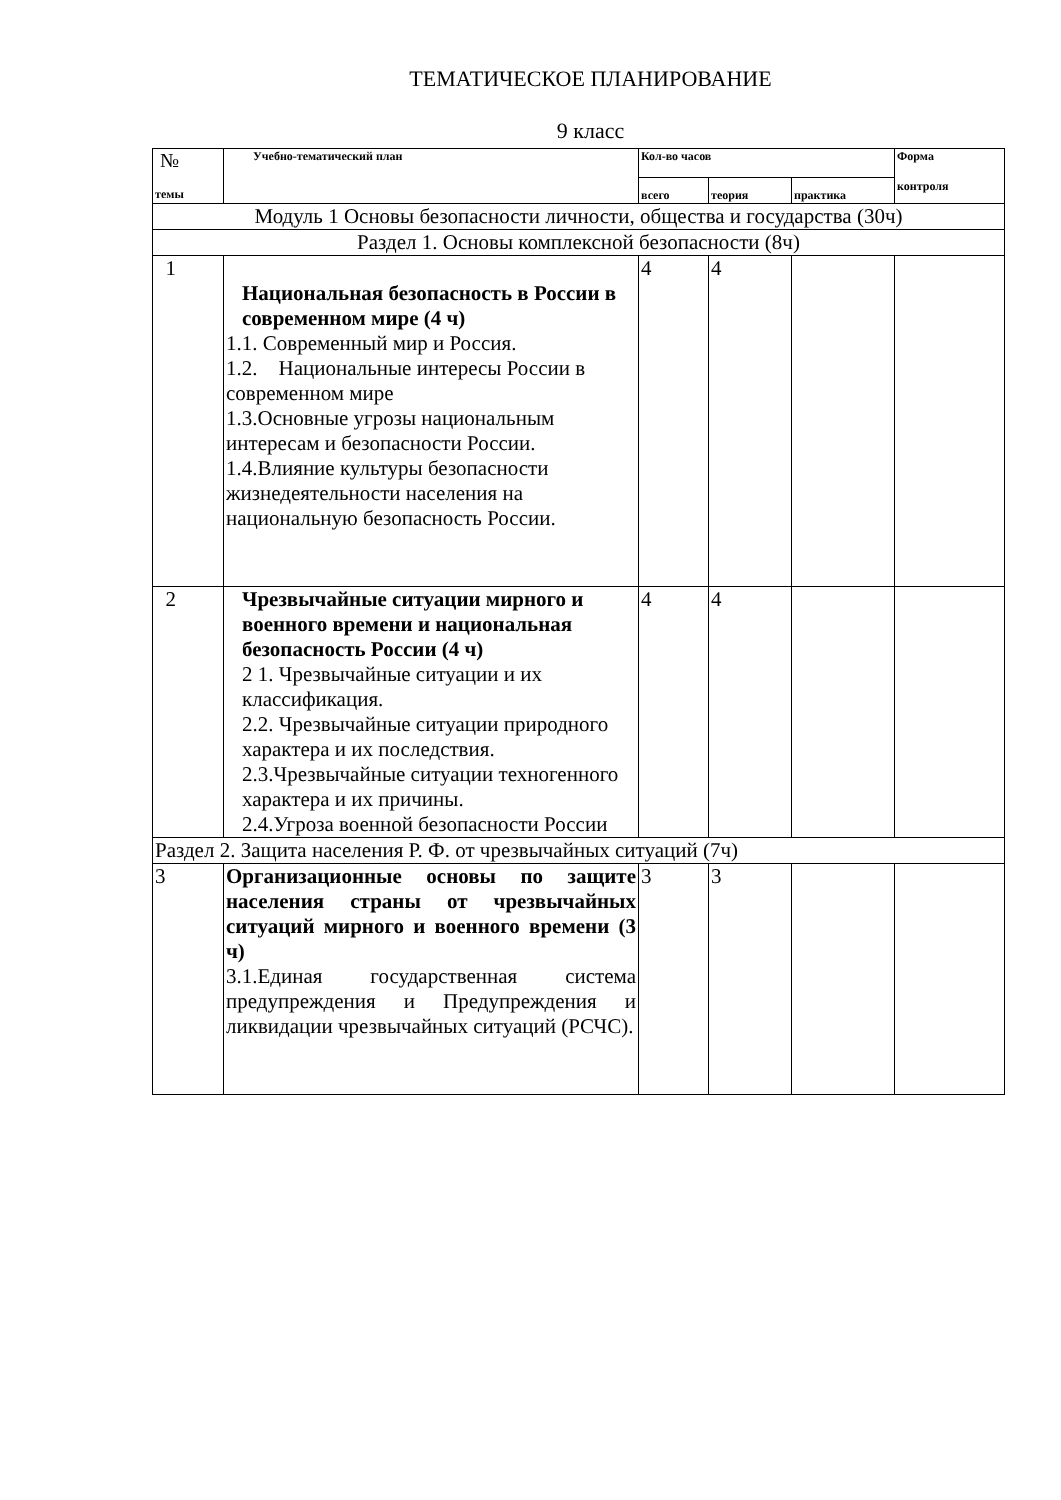ТЕМАТИЧЕСКОЕ ПЛАНИРОВАНИЕ
9 класс
| № темы | Учебно-тематический план | Кол-во часов | | | Форма контроля |
| --- | --- | --- | --- | --- | --- |
| | | всего | теория | практика | |
| Модуль 1 Основы безопасности личности, общества и государства (30ч) | | | | | |
| Раздел 1. Основы комплексной безопасности (8ч) | | | | | |
| 1 | Национальная безопасность в России в современном мире (4 ч) 1.1. Современный мир и Россия. 1.2. Национальные интересы России в современном мире 1.3.Основные угрозы национальным интересам и безопасности России. 1.4.Влияние культуры безопасности жизнедеятельности населения на национальную безопасность России. | 4 | 4 | | |
| 2 | Чрезвычайные ситуации мирного и военного времени и национальная безопасность России (4 ч) 2 1. Чрезвычайные ситуации и их классификация. 2.2. Чрезвычайные ситуации природного характера и их последствия. 2.3.Чрезвычайные ситуации техногенного характера и их причины. 2.4.Угроза военной безопасности России | 4 | 4 | | |
| Раздел 2. Защита населения Р. Ф. от чрезвычайных ситуаций (7ч) | | | | | |
| 3 | Организационные основы по защите населения страны от чрезвычайных ситуаций мирного и военного времени (3 ч) 3.1.Единая государственная система предупреждения и Предупреждения и ликвидации чрезвычайных ситуаций (РСЧС). | 3 | 3 | | |